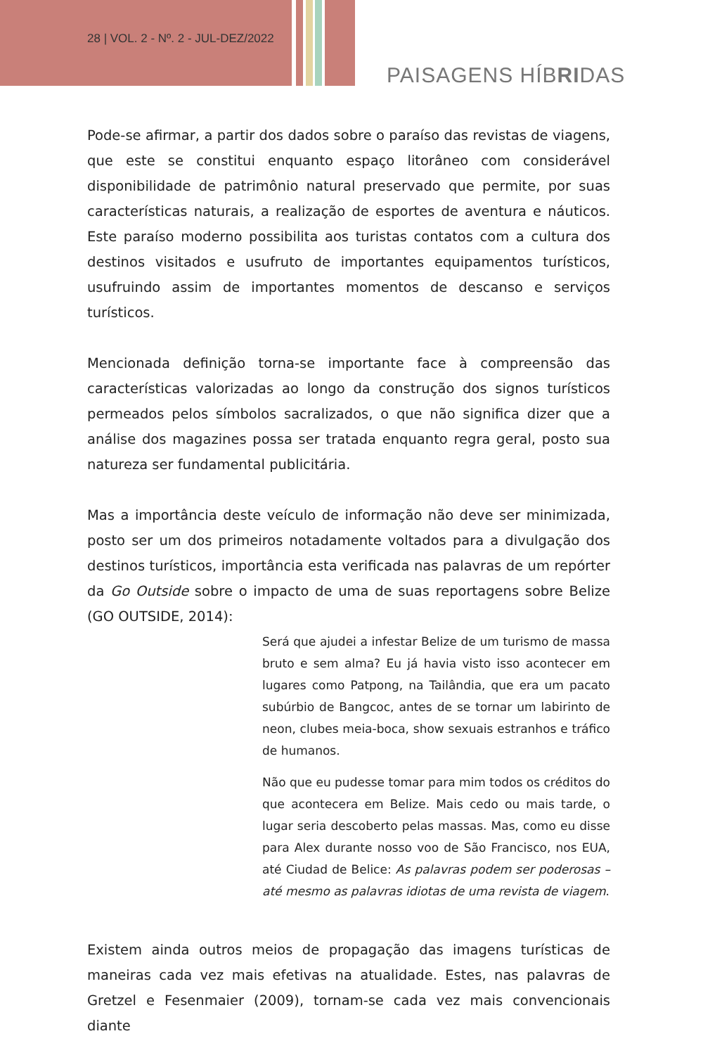28 | VOL. 2 - Nº. 2 - JUL-DEZ/2022
PAISAGENS HÍBRIDAS
Pode-se afirmar, a partir dos dados sobre o paraíso das revistas de viagens, que este se constitui enquanto espaço litorâneo com considerável disponibilidade de patrimônio natural preservado que permite, por suas características naturais, a realização de esportes de aventura e náuticos. Este paraíso moderno possibilita aos turistas contatos com a cultura dos destinos visitados e usufruto de importantes equipamentos turísticos, usufruindo assim de importantes momentos de descanso e serviços turísticos.
Mencionada definição torna-se importante face à compreensão das características valorizadas ao longo da construção dos signos turísticos permeados pelos símbolos sacralizados, o que não significa dizer que a análise dos magazines possa ser tratada enquanto regra geral, posto sua natureza ser fundamental publicitária.
Mas a importância deste veículo de informação não deve ser minimizada, posto ser um dos primeiros notadamente voltados para a divulgação dos destinos turísticos, importância esta verificada nas palavras de um repórter da Go Outside sobre o impacto de uma de suas reportagens sobre Belize (GO OUTSIDE, 2014):
Será que ajudei a infestar Belize de um turismo de massa bruto e sem alma? Eu já havia visto isso acontecer em lugares como Patpong, na Tailândia, que era um pacato subúrbio de Bangcoc, antes de se tornar um labirinto de neon, clubes meia-boca, show sexuais estranhos e tráfico de humanos.
Não que eu pudesse tomar para mim todos os créditos do que acontecera em Belize. Mais cedo ou mais tarde, o lugar seria descoberto pelas massas. Mas, como eu disse para Alex durante nosso voo de São Francisco, nos EUA, até Ciudad de Belice: As palavras podem ser poderosas – até mesmo as palavras idiotas de uma revista de viagem.
Existem ainda outros meios de propagação das imagens turísticas de maneiras cada vez mais efetivas na atualidade. Estes, nas palavras de Gretzel e Fesenmaier (2009), tornam-se cada vez mais convencionais diante